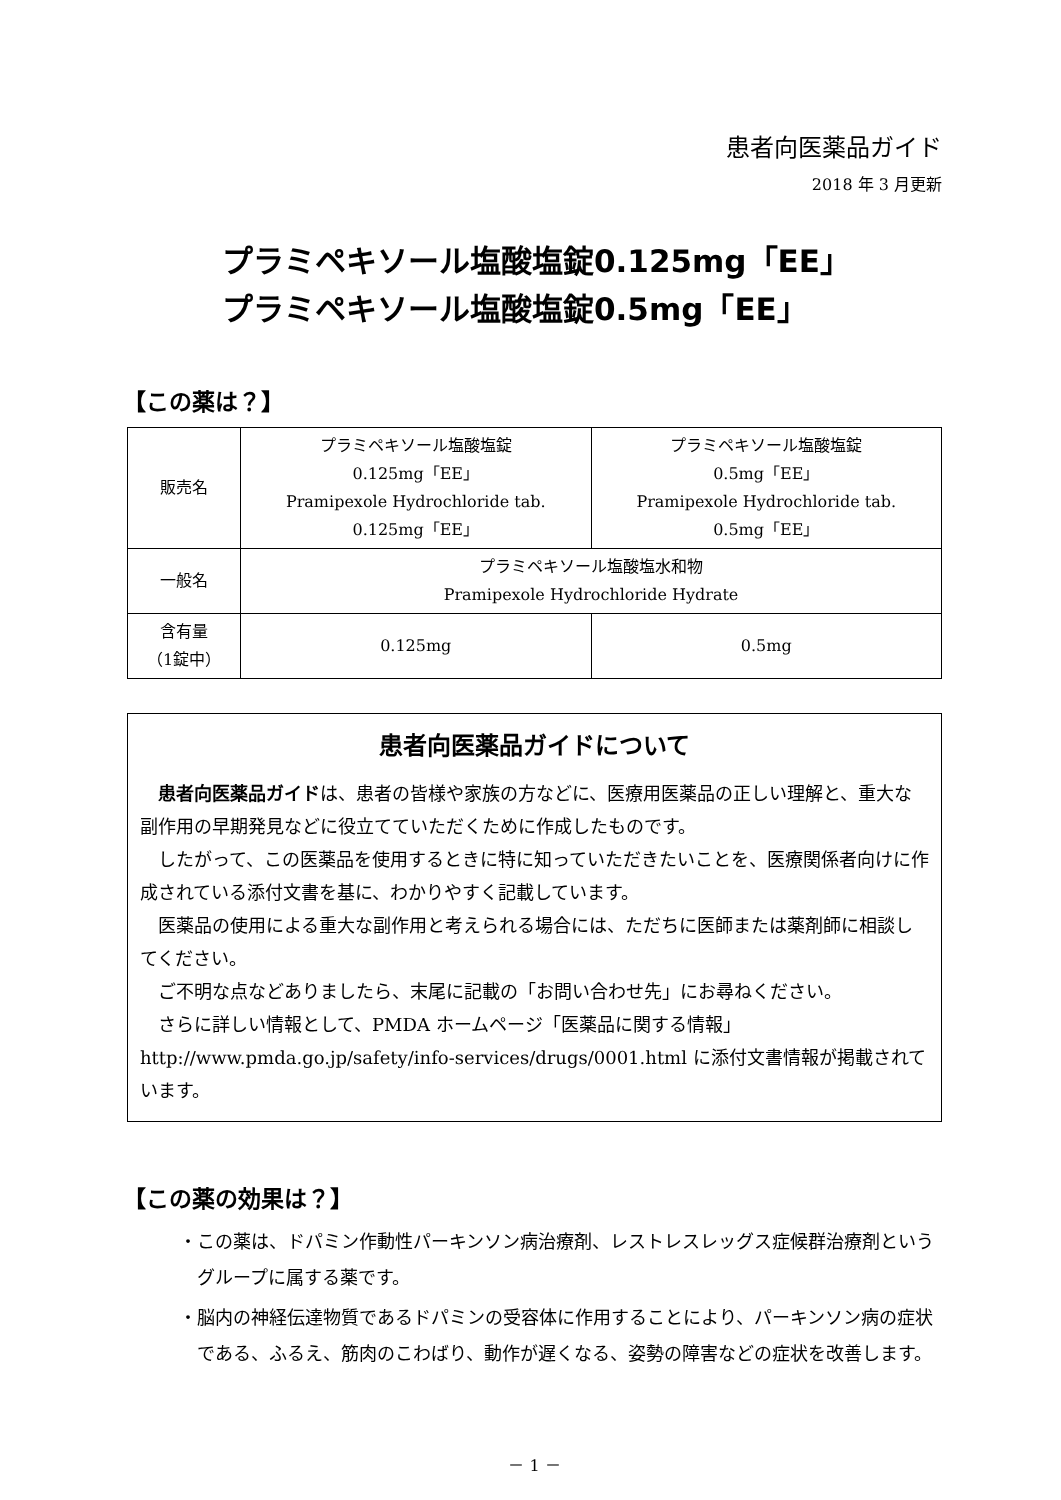患者向医薬品ガイド
2018 年 3 月更新
プラミペキソール塩酸塩錠0.125mg「EE」
プラミペキソール塩酸塩錠0.5mg「EE」
【この薬は？】
| 販売名 | プラミペキソール塩酸塩錠 0.125mg「EE」 Pramipexole Hydrochloride tab. 0.125mg「EE」 | プラミペキソール塩酸塩錠 0.5mg「EE」 Pramipexole Hydrochloride tab. 0.5mg「EE」 |
| 一般名 | プラミペキソール塩酸塩水和物 Pramipexole Hydrochloride Hydrate | |
| 含有量 （1錠中） | 0.125mg | 0.5mg |
患者向医薬品ガイドについて
患者向医薬品ガイドは、患者の皆様や家族の方などに、医療用医薬品の正しい理解と、重大な副作用の早期発見などに役立てていただくために作成したものです。
したがって、この医薬品を使用するときに特に知っていただきたいことを、医療関係者向けに作成されている添付文書を基に、わかりやすく記載しています。
医薬品の使用による重大な副作用と考えられる場合には、ただちに医師または薬剤師に相談してください。
ご不明な点などありましたら、末尾に記載の「お問い合わせ先」にお尋ねください。
さらに詳しい情報として、PMDA ホームページ「医薬品に関する情報」
http://www.pmda.go.jp/safety/info-services/drugs/0001.html に添付文書情報が掲載されています。
【この薬の効果は？】
・この薬は、ドパミン作動性パーキンソン病治療剤、レストレスレッグス症候群治療剤というグループに属する薬です。
・脳内の神経伝達物質であるドパミンの受容体に作用することにより、パーキンソン病の症状である、ふるえ、筋肉のこわばり、動作が遅くなる、姿勢の障害などの症状を改善します。
－ 1 －